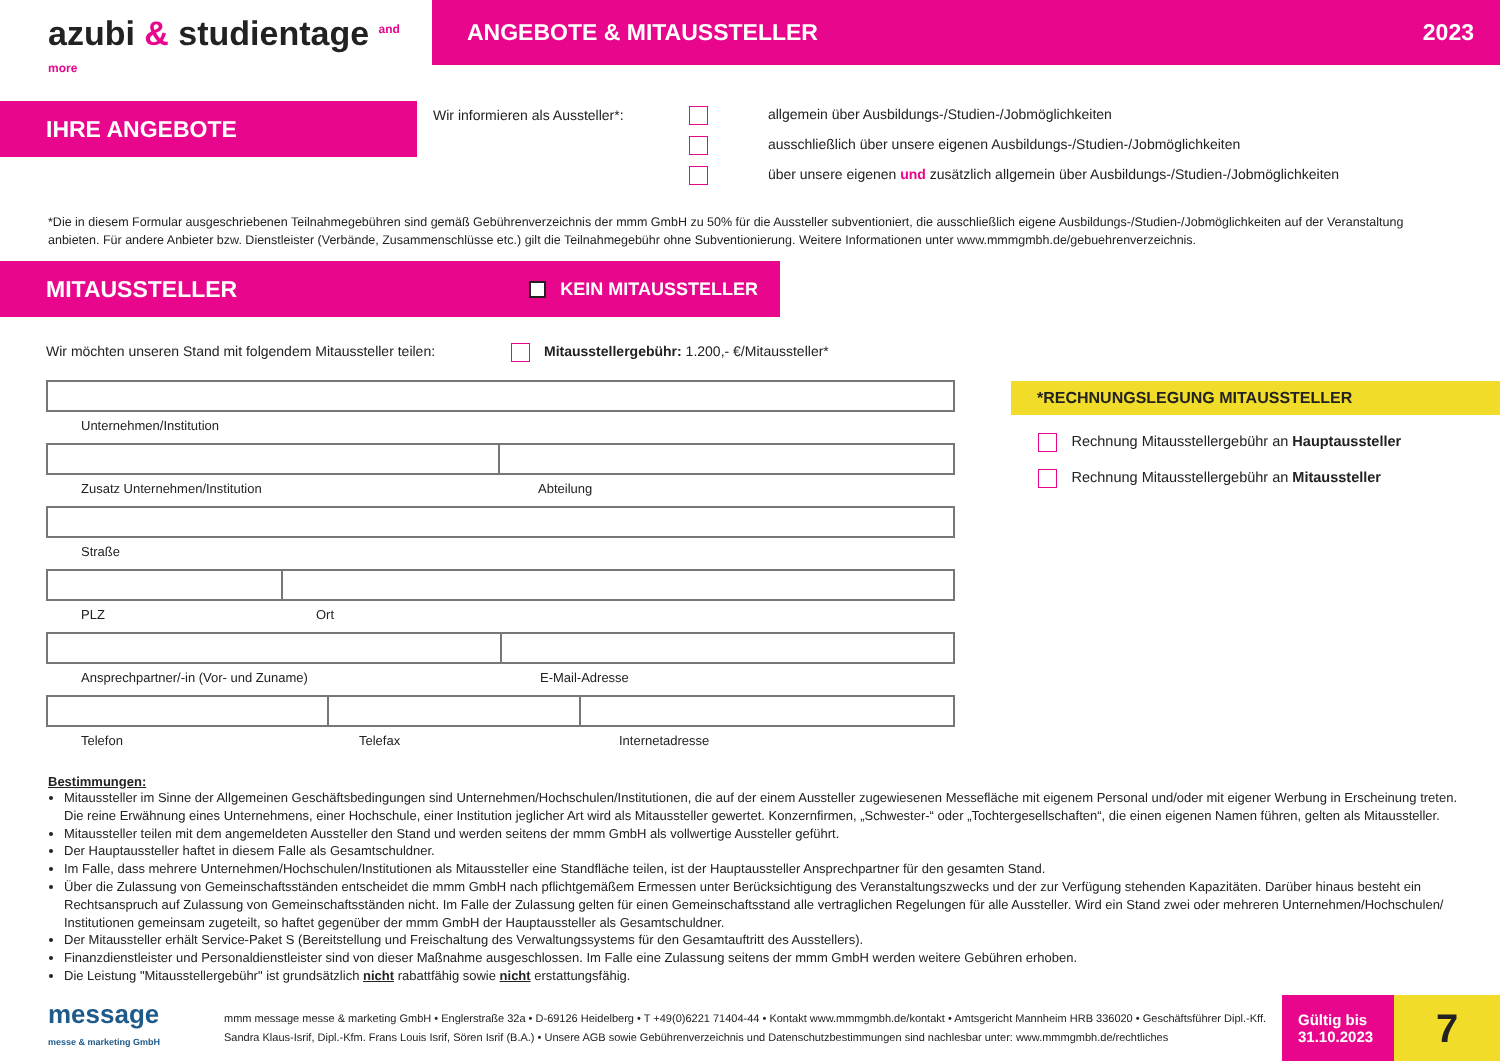azubi & studientage <sup>and more</sup>
ANGEBOTE & MITAUSSTELLER 2023
IHRE ANGEBOTE
Wir informieren als Aussteller*:
     allgemein über Ausbildungs-/Studien-/Jobmöglichkeiten
     ausschließlich über unsere eigenen Ausbildungs-/Studien-/Jobmöglichkeiten
     über unsere eigenen und zusätzlich allgemein über Ausbildungs-/Studien-/Jobmöglichkeiten
*Die in diesem Formular ausgeschriebenen Teilnahmegebühren sind gemäß Gebührenverzeichnis der mmm GmbH zu 50% für die Aussteller subventioniert, die ausschließlich eigene Ausbildungs-/Studien-/Jobmöglichkeiten auf der Veranstaltung anbieten. Für andere Anbieter bzw. Dienstleister (Verbände, Zusammenschlüsse etc.) gilt die Teilnahmegebühr ohne Subventionierung. Weitere Informationen unter www.mmmgmbh.de/gebuehrenverzeichnis.
MITAUSSTELLER   KEIN MITAUSSTELLER
Wir möchten unseren Stand mit folgendem Mitaussteller teilen:  Mitausstellergebühr: 1.200,- €/Mitaussteller*
Unternehmen/Institution
Zusatz Unternehmen/Institution Abteilung
Straße
PLZ Ort
Ansprechpartner/-in (Vor- und Zuname) E-Mail-Adresse
Telefon Telefax Internetadresse
*RECHNUNGSLEGUNG MITAUSSTELLER
  Rechnung Mitausstellergebühr an Hauptaussteller
  Rechnung Mitausstellergebühr an Mitaussteller
Bestimmungen:
Mitaussteller im Sinne der Allgemeinen Geschäftsbedingungen sind Unternehmen/Hochschulen/Institutionen, die auf der einem Aussteller zugewiesenen Messefläche mit eigenem Personal und/oder mit eigener Werbung in Erscheinung treten. Die reine Erwähnung eines Unternehmens, einer Hochschule, einer Institution jeglicher Art wird als Mitaussteller gewertet. Konzernfirmen, „Schwester-“ oder „Tochtergesellschaften“, die einen eigenen Namen führen, gelten als Mitaussteller.
Mitaussteller teilen mit dem angemeldeten Aussteller den Stand und werden seitens der mmm GmbH als vollwertige Aussteller geführt.
Der Hauptaussteller haftet in diesem Falle als Gesamtschuldner.
Im Falle, dass mehrere Unternehmen/Hochschulen/Institutionen als Mitaussteller eine Standfläche teilen, ist der Hauptaussteller Ansprechpartner für den gesamten Stand.
Über die Zulassung von Gemeinschaftsständen entscheidet die mmm GmbH nach pflichtgemäßem Ermessen unter Berücksichtigung des Veranstaltungszwecks und der zur Verfügung stehenden Kapazitäten. Darüber hinaus besteht ein Rechtsanspruch auf Zulassung von Gemeinschaftsständen nicht. Im Falle der Zulassung gelten für einen Gemeinschaftsstand alle vertraglichen Regelungen für alle Aussteller. Wird ein Stand zwei oder mehreren Unternehmen/Hochschulen/ Institutionen gemeinsam zugeteilt, so haftet gegenüber der mmm GmbH der Hauptaussteller als Gesamtschuldner.
Der Mitaussteller erhält Service-Paket S (Bereitstellung und Freischaltung des Verwaltungssystems für den Gesamtauftritt des Ausstellers).
Finanzdienstleister und Personaldienstleister sind von dieser Maßnahme ausgeschlossen. Im Falle eine Zulassung seitens der mmm GmbH werden weitere Gebühren erhoben.
Die Leistung "Mitausstellergebühr" ist grundsätzlich nicht rabattfähig sowie nicht erstattungsfähig.
message
messe & marketing GmbH
mmm message messe & marketing GmbH • Englerstraße 32a • D-69126 Heidelberg • T +49(0)6221 71404-44 • Kontakt www.mmmgmbh.de/kontakt • Amtsgericht Mannheim HRB 336020 • Geschäftsführer Dipl.-Kff. Sandra Klaus-Isrif, Dipl.-Kfm. Frans Louis Isrif, Sören Isrif (B.A.) • Unsere AGB sowie Gebührenverzeichnis und Datenschutzbestimmungen sind nachlesbar unter: www.mmmgmbh.de/rechtliches
Gültig bis
31.10.2023
7